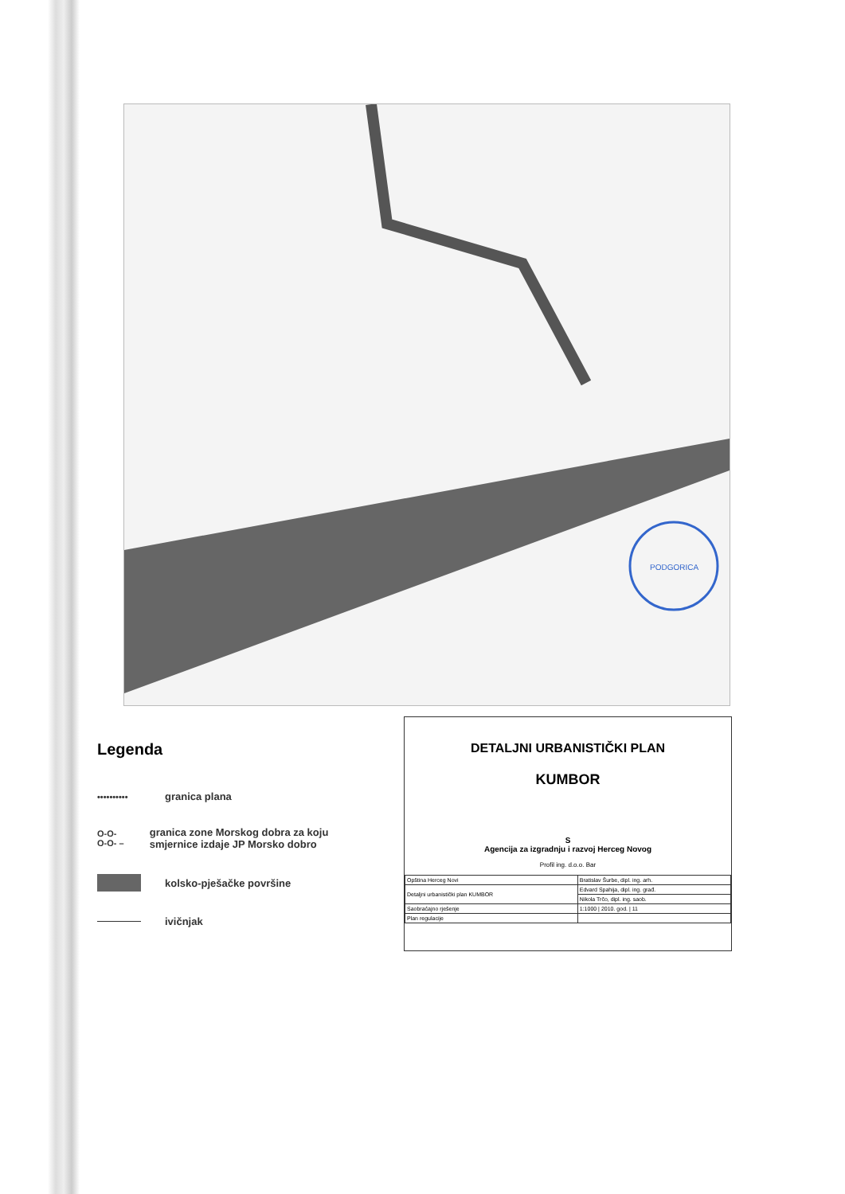PODGORICA
Legenda
•••••••••• granica plana
O-O-O-O- – granica zone Morskog dobra za koju smjernice izdaje JP Morsko dobro
kolsko-pješačke površine
ivičnjak
DETALJNI URBANISTIČKI PLAN
KUMBOR
S
Agencija za izgradnju i razvoj Herceg Novog
Profil ing. d.o.o. Bar
| Opština Herceg Novi | Bratislav Šurbe, dipl. ing. arh. |
| Detaljni urbanistički plan KUMBOR | Edvard Spahija, dipl. ing. građ. |
| | Nikola Trčo, dipl. ing. saob. |
| Saobraćajno rješenje | 1:1000 / 2010. god. / 11 |
| Plan regulacije | |